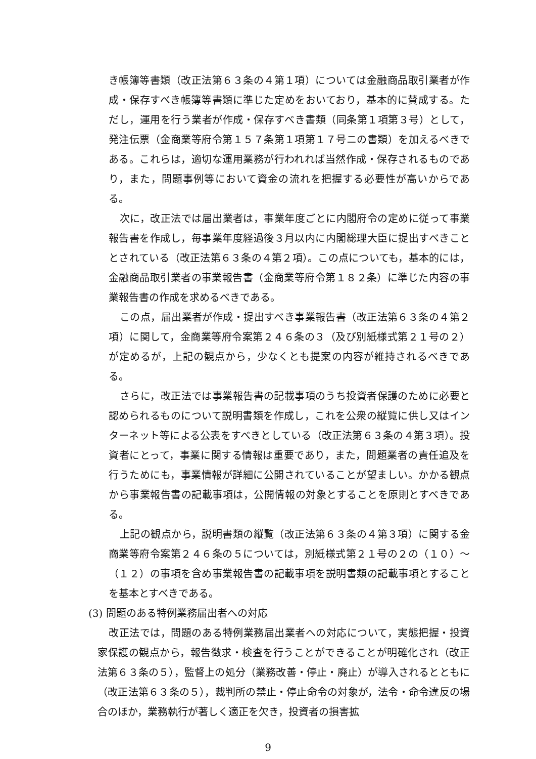き帳簿等書類（改正法第６３条の４第１項）については金融商品取引業者が作成・保存すべき帳簿等書類に準じた定めをおいており，基本的に賛成する。ただし，運用を行う業者が作成・保存すべき書類（同条第１項第３号）として，発注伝票（金商業等府令第１５７条第１項第１７号ニの書類）を加えるべきである。これらは，適切な運用業務が行われれば当然作成・保存されるものであり，また，問題事例等において資金の流れを把握する必要性が高いからである。
次に，改正法では届出業者は，事業年度ごとに内閣府令の定めに従って事業報告書を作成し，毎事業年度経過後３月以内に内閣総理大臣に提出すべきこととされている（改正法第６３条の４第２項）。この点についても，基本的には，金融商品取引業者の事業報告書（金商業等府令第１８２条）に準じた内容の事業報告書の作成を求めるべきである。
この点，届出業者が作成・提出すべき事業報告書（改正法第６３条の４第２項）に関して，金商業等府令案第２４６条の３（及び別紙様式第２１号の２）が定めるが，上記の観点から，少なくとも提案の内容が維持されるべきである。
さらに，改正法では事業報告書の記載事項のうち投資者保護のために必要と認められるものについて説明書類を作成し，これを公衆の縦覧に供し又はインターネット等による公表をすべきとしている（改正法第６３条の４第３項）。投資者にとって，事業に関する情報は重要であり，また，問題業者の責任追及を行うためにも，事業情報が詳細に公開されていることが望ましい。かかる観点から事業報告書の記載事項は，公開情報の対象とすることを原則とすべきである。
上記の観点から，説明書類の縦覧（改正法第６３条の４第３項）に関する金商業等府令案第２４６条の５については，別紙様式第２１号の２の（１０）～（１２）の事項を含め事業報告書の記載事項を説明書類の記載事項とすることを基本とすべきである。
(3) 問題のある特例業務届出者への対応
改正法では，問題のある特例業務届出業者への対応について，実態把握・投資家保護の観点から，報告徴求・検査を行うことができることが明確化され（改正法第６３条の５），監督上の処分（業務改善・停止・廃止）が導入されるとともに（改正法第６３条の５），裁判所の禁止・停止命令の対象が，法令・命令違反の場合のほか，業務執行が著しく適正を欠き，投資者の損害拡
9